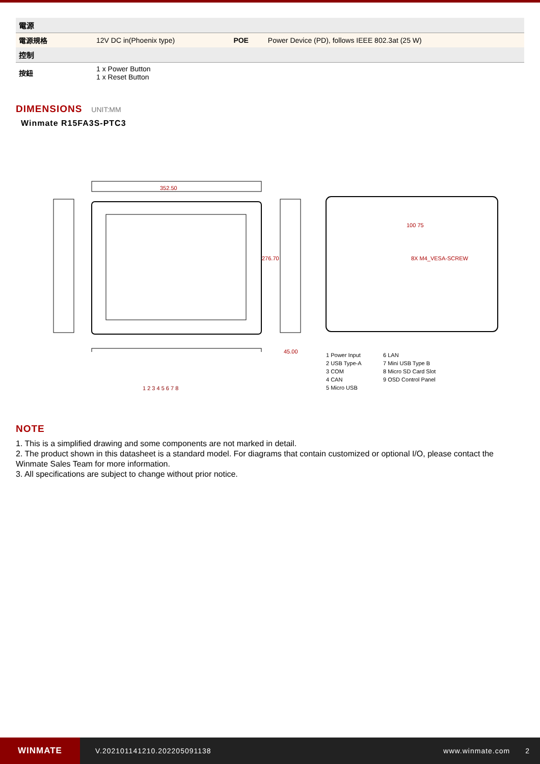| 電源 | | | |
| 電源規格 | 12V DC in(Phoenix type) | POE | Power Device (PD), follows IEEE 802.3at (25 W) |
| 控制 | | | |
| 按鈕 | 1 x Power Button 1 x Reset Button | | |
DIMENSIONS UNIT:MM
Winmate R15FA3S-PTC3
352.50
276.70
45.00
100 75
8X M4_VESA-SCREW
1 2 3 4 5 6 7 8
1 Power Input 6 LAN 2 USB Type-A 7 Mini USB Type B 3 COM 8 Micro SD Card Slot 4 CAN 9 OSD Control Panel 5 Micro USB
NOTE
1. This is a simplified drawing and some components are not marked in detail.
2. The product shown in this datasheet is a standard model. For diagrams that contain customized or optional I/O, please contact the Winmate Sales Team for more information.
3. All specifications are subject to change without prior notice.
WINMATE
V.202101141210.202205091138 www.winmate.com 2